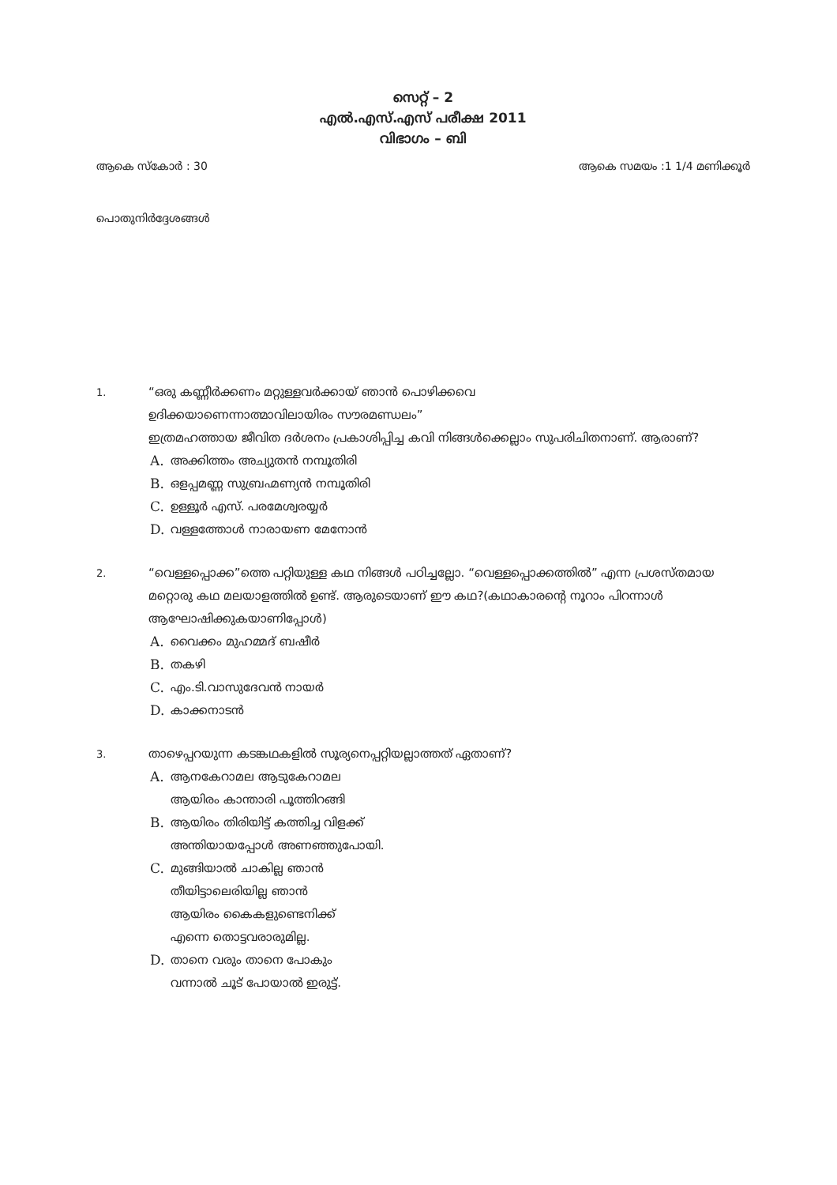സെറ്റ് – 2
എൽ.എസ്.എസ് പരീക്ഷ 2011
വിഭാഗം – ബി
ആകെ സ്കോർ : 30 ആകെ സമയം :1 1/4 മണിക്കൂർ
പൊതുനിർദ്ദേശങ്ങൾ
1.
“ഒരു കണ്ണീർക്കണം മറ്റുള്ളവർക്കായ് ഞാൻ പൊഴിക്കവെ
ഉദിക്കയാണെന്നാത്മാവിലായിരം സൗരമണ്ഡലം”
ഇത്രമഹത്തായ ജീവിത ദർശനം പ്രകാശിപ്പിച്ച കവി നിങ്ങൾക്കെല്ലാം സുപരിചിതനാണ്. ആരാണ്?
A. അക്കിത്തം അച്യുതൻ നമ്പൂതിരി
B. ഒളപ്പമണ്ണ സുബ്രഹ്മണ്യൻ നമ്പൂതിരി
C. ഉള്ളൂർ എസ്. പരമേശ്വരയ്യർ
D. വള്ളത്തോൾ നാരായണ മേനോൻ
2.
“വെള്ളപ്പൊക്ക”ത്തെ പറ്റിയുള്ള കഥ നിങ്ങൾ പഠിച്ചല്ലോ. “വെള്ളപ്പൊക്കത്തിൽ” എന്ന പ്രശസ്തമായ മറ്റൊരു കഥ മലയാളത്തിൽ ഉണ്ട്. ആരുടെയാണ് ഈ കഥ?(കഥാകാരന്റെ നൂറാം പിറന്നാൾ ആഘോഷിക്കുകയാണിപ്പോൾ)
A. വൈക്കം മുഹമ്മദ് ബഷീർ
B. തകഴി
C. എം.ടി.വാസുദേവൻ നായർ
D. കാക്കനാടൻ
3.
താഴെപ്പറയുന്ന കടങ്കഥകളിൽ സൂര്യനെപ്പറ്റിയല്ലാത്തത് ഏതാണ്?
A. ആനകേറാമല ആടുകേറാമല
ആയിരം കാന്താരി പൂത്തിറങ്ങി
B. ആയിരം തിരിയിട്ട് കത്തിച്ച വിളക്ക്
അന്തിയായപ്പോൾ അണഞ്ഞുപോയി.
C. മുങ്ങിയാൽ ചാകില്ല ഞാൻ
തീയിട്ടാലെരിയില്ല ഞാൻ
ആയിരം കൈകളുണ്ടെനിക്ക്
എന്നെ തൊട്ടവരാരുമില്ല.
D. താനെ വരും താനെ പോകും
വന്നാൽ ചൂട് പോയാൽ ഇരുട്ട്.